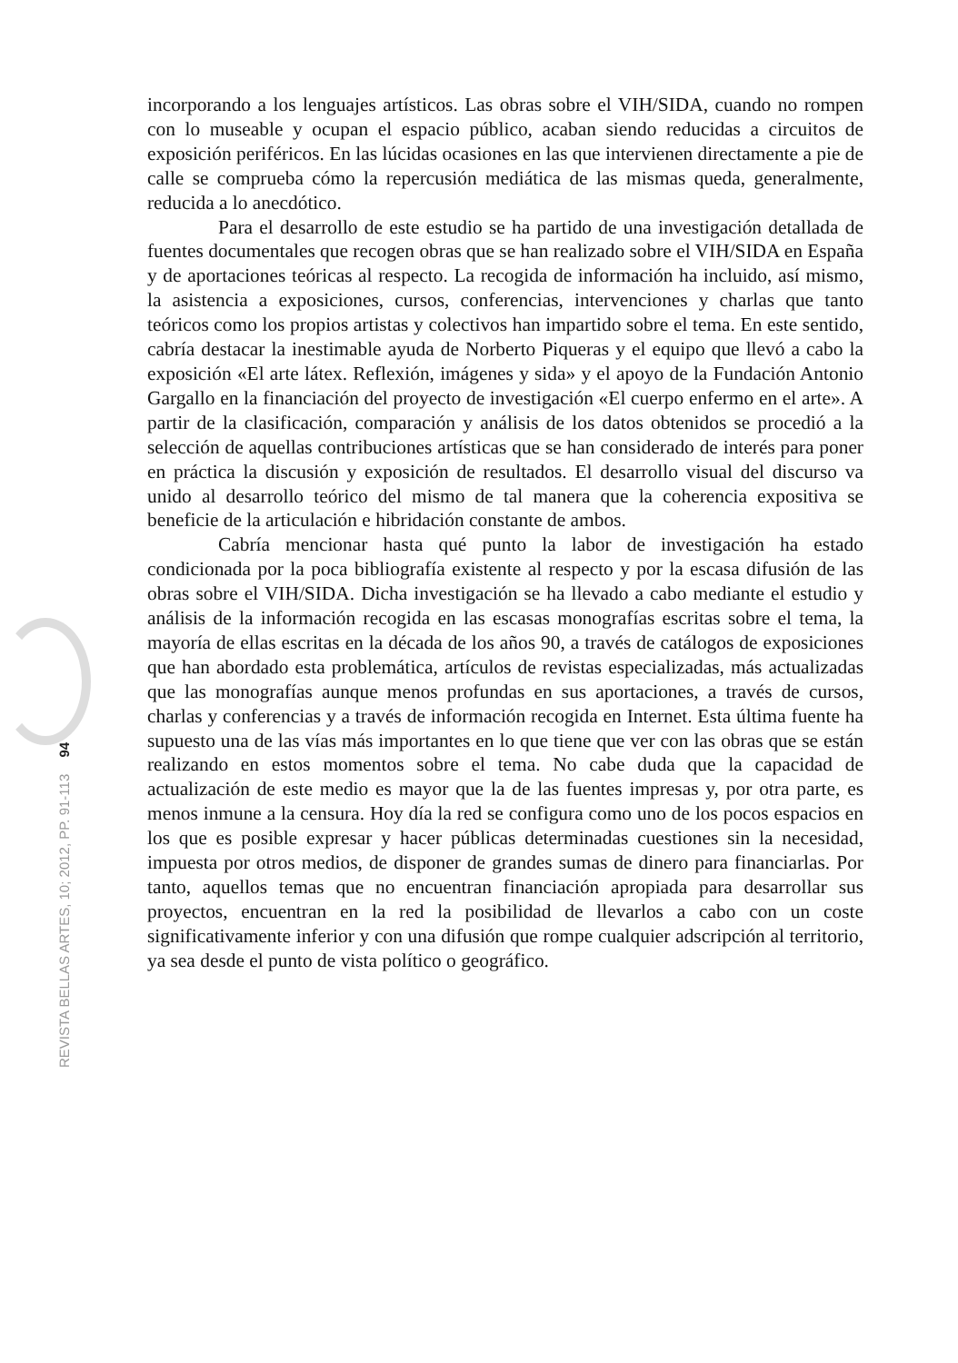incorporando a los lenguajes artísticos. Las obras sobre el VIH/SIDA, cuando no rompen con lo museable y ocupan el espacio público, acaban siendo reducidas a circuitos de exposición periféricos. En las lúcidas ocasiones en las que intervienen directamente a pie de calle se comprueba cómo la repercusión mediática de las mismas queda, generalmente, reducida a lo anecdótico.
Para el desarrollo de este estudio se ha partido de una investigación detallada de fuentes documentales que recogen obras que se han realizado sobre el VIH/SIDA en España y de aportaciones teóricas al respecto. La recogida de información ha incluido, así mismo, la asistencia a exposiciones, cursos, conferencias, intervenciones y charlas que tanto teóricos como los propios artistas y colectivos han impartido sobre el tema. En este sentido, cabría destacar la inestimable ayuda de Norberto Piqueras y el equipo que llevó a cabo la exposición «El arte látex. Reflexión, imágenes y sida» y el apoyo de la Fundación Antonio Gargallo en la financiación del proyecto de investigación «El cuerpo enfermo en el arte». A partir de la clasificación, comparación y análisis de los datos obtenidos se procedió a la selección de aquellas contribuciones artísticas que se han considerado de interés para poner en práctica la discusión y exposición de resultados. El desarrollo visual del discurso va unido al desarrollo teórico del mismo de tal manera que la coherencia expositiva se beneficie de la articulación e hibridación constante de ambos.
Cabría mencionar hasta qué punto la labor de investigación ha estado condicionada por la poca bibliografía existente al respecto y por la escasa difusión de las obras sobre el VIH/SIDA. Dicha investigación se ha llevado a cabo mediante el estudio y análisis de la información recogida en las escasas monografías escritas sobre el tema, la mayoría de ellas escritas en la década de los años 90, a través de catálogos de exposiciones que han abordado esta problemática, artículos de revistas especializadas, más actualizadas que las monografías aunque menos profundas en sus aportaciones, a través de cursos, charlas y conferencias y a través de información recogida en Internet. Esta última fuente ha supuesto una de las vías más importantes en lo que tiene que ver con las obras que se están realizando en estos momentos sobre el tema. No cabe duda que la capacidad de actualización de este medio es mayor que la de las fuentes impresas y, por otra parte, es menos inmune a la censura. Hoy día la red se configura como uno de los pocos espacios en los que es posible expresar y hacer públicas determinadas cuestiones sin la necesidad, impuesta por otros medios, de disponer de grandes sumas de dinero para financiarlas. Por tanto, aquellos temas que no encuentran financiación apropiada para desarrollar sus proyectos, encuentran en la red la posibilidad de llevarlos a cabo con un coste significativamente inferior y con una difusión que rompe cualquier adscripción al territorio, ya sea desde el punto de vista político o geográfico.
REVISTA BELLAS ARTES, 10; 2012, PP. 91-113 94